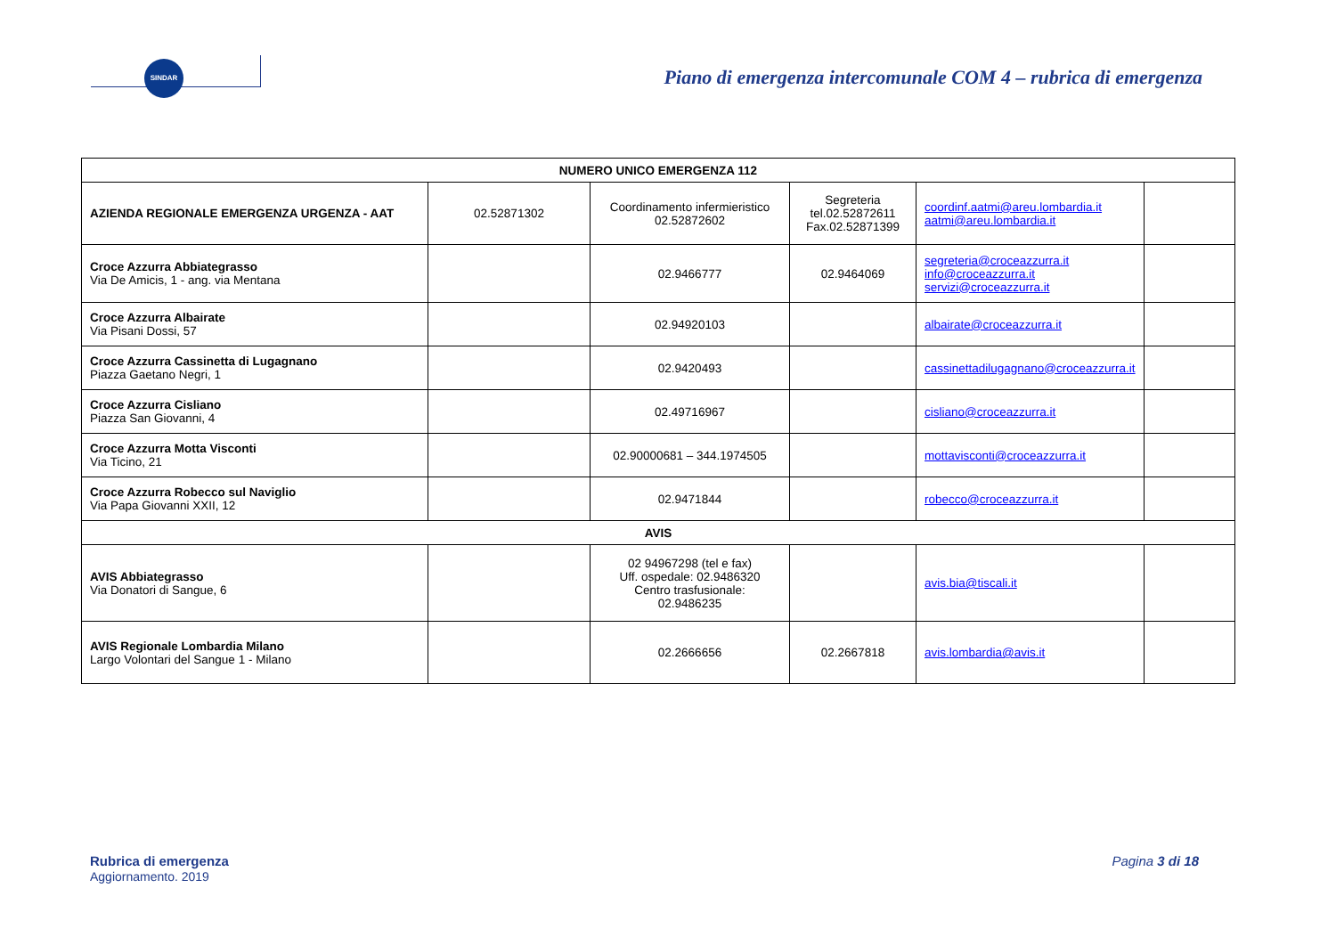SINDAR
Piano di emergenza intercomunale COM 4 – rubrica di emergenza
| NUMERO UNICO EMERGENZA 112 | | | | | |
| --- | --- | --- | --- | --- | --- |
| AZIENDA REGIONALE EMERGENZA URGENZA - AAT | 02.52871302 | Coordinamento infermieristico 02.52872602 | Segreteria tel.02.52872611 Fax.02.52871399 | coordinf.aatmi@areu.lombardia.it aatmi@areu.lombardia.it | |
| Croce Azzurra Abbiategrasso Via De Amicis, 1 - ang. via Mentana | | 02.9466777 | 02.9464069 | segreteria@croceazzurra.it info@croceazzurra.it servizi@croceazzurra.it | |
| Croce Azzurra Albairate Via Pisani Dossi, 57 | | 02.94920103 | | albairate@croceazzurra.it | |
| Croce Azzurra Cassinetta di Lugagnano Piazza Gaetano Negri, 1 | | 02.9420493 | | cassinettadilugagnano@croceazzurra.it | |
| Croce Azzurra Cisliano Piazza San Giovanni, 4 | | 02.49716967 | | cisliano@croceazzurra.it | |
| Croce Azzurra Motta Visconti Via Ticino, 21 | | 02.90000681 – 344.1974505 | | mottavisconti@croceazzurra.it | |
| Croce Azzurra Robecco sul Naviglio Via Papa Giovanni XXII, 12 | | 02.9471844 | | robecco@croceazzurra.it | |
| AVIS | | | | | |
| AVIS Abbiategrasso Via Donatori di Sangue, 6 | | 02 94967298 (tel e fax) Uff. ospedale: 02.9486320 Centro trasfusionale: 02.9486235 | | avis.bia@tiscali.it | |
| AVIS Regionale Lombardia Milano Largo Volontari del Sangue 1 - Milano | | 02.2666656 | 02.2667818 | avis.lombardia@avis.it | |
Rubrica di emergenza
Aggiornamento. 2019
Pagina 3 di 18